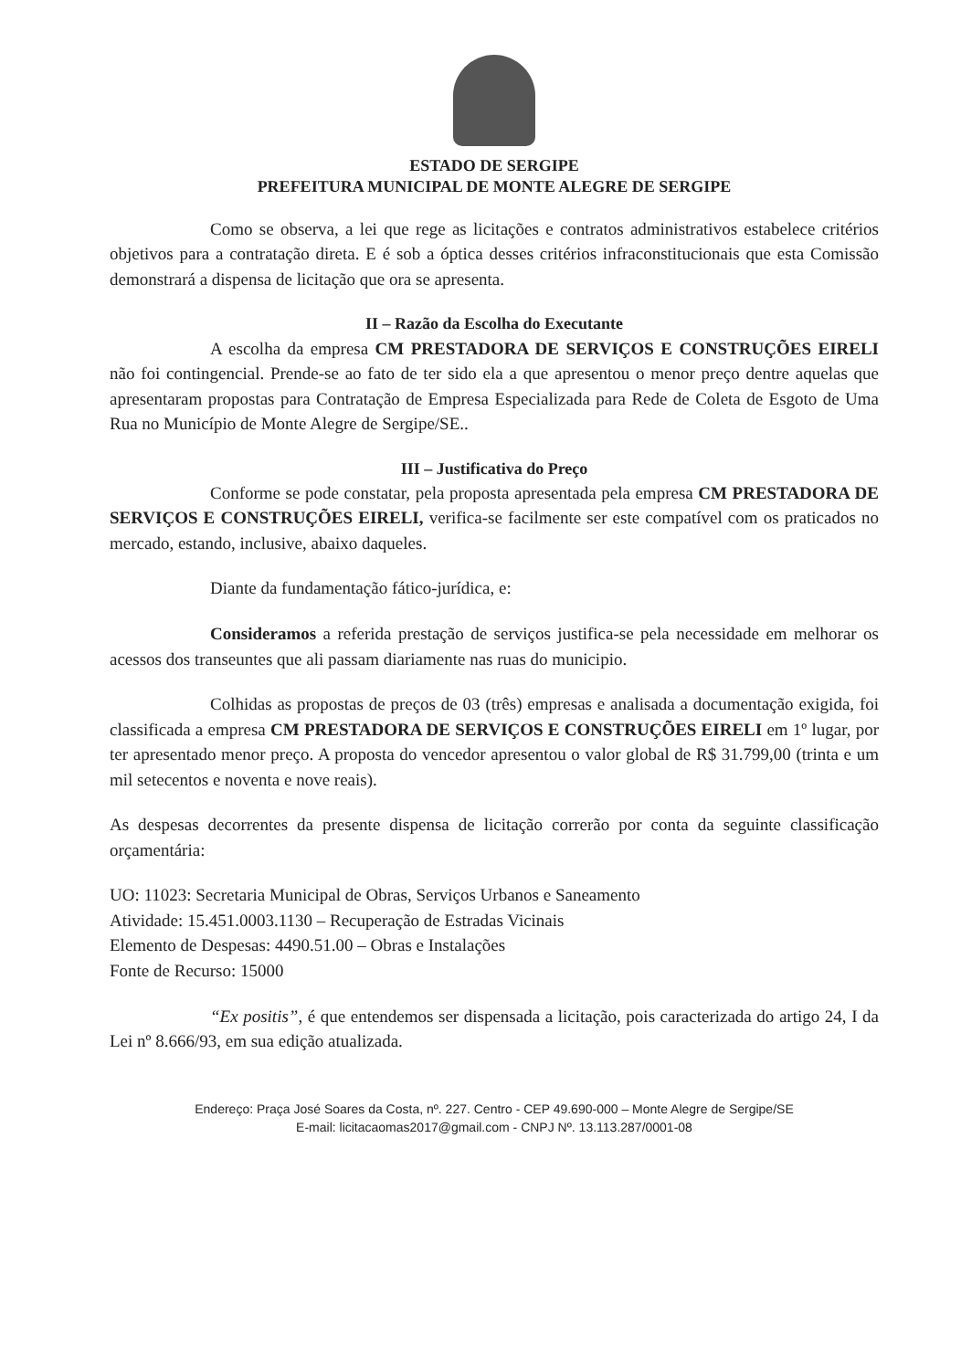ESTADO DE SERGIPE
PREFEITURA MUNICIPAL DE MONTE ALEGRE DE SERGIPE
Como se observa, a lei que rege as licitações e contratos administrativos estabelece critérios objetivos para a contratação direta. E é sob a óptica desses critérios infraconstitucionais que esta Comissão demonstrará a dispensa de licitação que ora se apresenta.
II – Razão da Escolha do Executante
A escolha da empresa CM PRESTADORA DE SERVIÇOS E CONSTRUÇÕES EIRELI não foi contingencial. Prende-se ao fato de ter sido ela a que apresentou o menor preço dentre aquelas que apresentaram propostas para Contratação de Empresa Especializada para Rede de Coleta de Esgoto de Uma Rua no Município de Monte Alegre de Sergipe/SE..
III – Justificativa do Preço
Conforme se pode constatar, pela proposta apresentada pela empresa CM PRESTADORA DE SERVIÇOS E CONSTRUÇÕES EIRELI, verifica-se facilmente ser este compatível com os praticados no mercado, estando, inclusive, abaixo daqueles.
Diante da fundamentação fático-jurídica, e:
Consideramos a referida prestação de serviços justifica-se pela necessidade em melhorar os acessos dos transeuntes que ali passam diariamente nas ruas do municipio.
Colhidas as propostas de preços de 03 (três) empresas e analisada a documentação exigida, foi classificada a empresa CM PRESTADORA DE SERVIÇOS E CONSTRUÇÕES EIRELI em 1º lugar, por ter apresentado menor preço. A proposta do vencedor apresentou o valor global de R$ 31.799,00 (trinta e um mil setecentos e noventa e nove reais).
As despesas decorrentes da presente dispensa de licitação correrão por conta da seguinte classificação orçamentária:
UO: 11023: Secretaria Municipal de Obras, Serviços Urbanos e Saneamento
Atividade: 15.451.0003.1130 – Recuperação de Estradas Vicinais
Elemento de Despesas: 4490.51.00 – Obras e Instalações
Fonte de Recurso: 15000
“Ex positis”, é que entendemos ser dispensada a licitação, pois caracterizada do artigo 24, I da Lei nº 8.666/93, em sua edição atualizada.
Endereço: Praça José Soares da Costa, nº. 227. Centro - CEP 49.690-000 – Monte Alegre de Sergipe/SE
E-mail: licitacaomas2017@gmail.com - CNPJ Nº. 13.113.287/0001-08